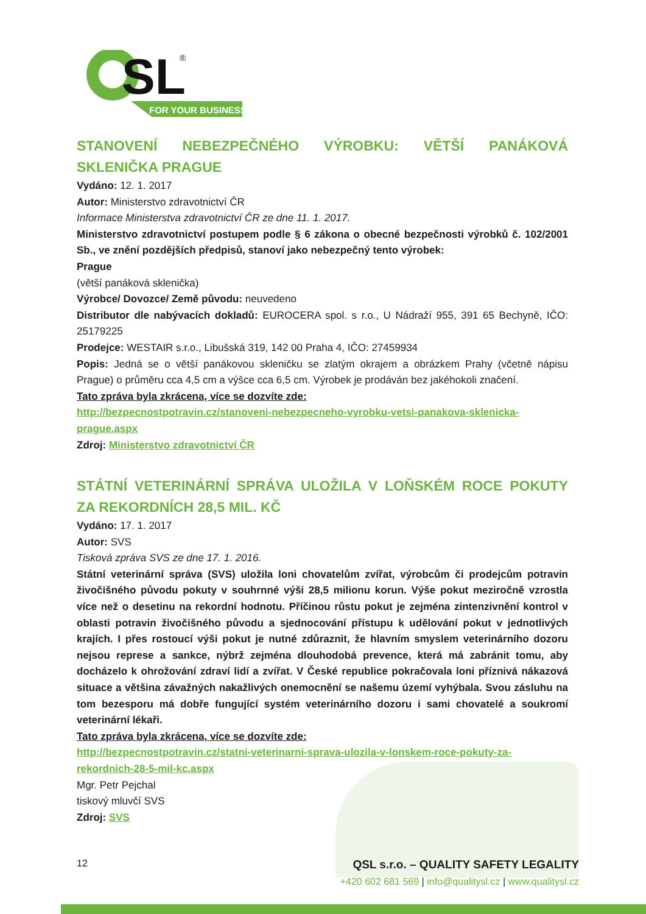SL
®
FOR YOUR BUSINESS
STANOVENÍ NEBEZPEČNÉHO VÝROBKU: VĚTŠÍ PANÁKOVÁ
SKLENIČKA PRAGUE
Vydáno: 12. 1. 2017
Autor: Ministerstvo zdravotnictví ČR
Informace Ministerstva zdravotnictví ČR ze dne 11. 1. 2017.
Ministerstvo zdravotnictví postupem podle § 6 zákona o obecné bezpečnosti výrobků č. 102/2001 Sb., ve znění pozdějších předpisů, stanoví jako nebezpečný tento výrobek:
Prague
(větší panáková sklenička)
Výrobce/ Dovozce/ Země původu: neuvedeno
Distributor dle nabývacích dokladů: EUROCERA spol. s r.o., U Nádraží 955, 391 65 Bechyně, IČO: 25179225
Prodejce: WESTAIR s.r.o., Libušská 319, 142 00 Praha 4, IČO: 27459934
Popis: Jedná se o větší panákovou skleničku se zlatým okrajem a obrázkem Prahy (včetně nápisu Prague) o průměru cca 4,5 cm a výšce cca 6,5 cm. Výrobek je prodáván bez jakéhokoli značení.
Tato zpráva byla zkrácena, více se dozvíte zde:
http://bezpecnostpotravin.cz/stanoveni-nebezpecneho-vyrobku-vetsi-panakova-sklenicka-prague.aspx
Zdroj: Ministerstvo zdravotnictví ČR
STÁTNÍ VETERINÁRNÍ SPRÁVA ULOŽILA V LOŇSKÉM ROCE POKUTY
ZA REKORDNÍCH 28,5 MIL. KČ
Vydáno: 17. 1. 2017
Autor: SVS
Tisková zpráva SVS ze dne 17. 1. 2016.
Státní veterinární správa (SVS) uložila loni chovatelům zvířat, výrobcům či prodejcům potravin živočišného původu pokuty v souhrnné výši 28,5 milionu korun. Výše pokut meziročně vzrostla více než o desetinu na rekordní hodnotu. Příčinou růstu pokut je zejména zintenzivnění kontrol v oblasti potravin živočišného původu a sjednocování přístupu k udělování pokut v jednotlivých krajích. I přes rostoucí výši pokut je nutné zdůraznit, že hlavním smyslem veterinárního dozoru nejsou represe a sankce, nýbrž zejména dlouhodobá prevence, která má zabránit tomu, aby docházelo k ohrožování zdraví lidí a zvířat. V České republice pokračovala loni příznivá nákazová situace a většina závažných nakažlivých onemocnění se našemu území vyhýbala. Svou zásluhu na tom bezesporu má dobře fungující systém veterinárního dozoru i sami chovatelé a soukromí veterinární lékaři.
Tato zpráva byla zkrácena, více se dozvíte zde:
http://bezpecnostpotravin.cz/statni-veterinarni-sprava-ulozila-v-lonskem-roce-pokuty-za-rekordnich-28-5-mil-kc.aspx
Mgr. Petr Pejchal
tiskový mluvčí SVS
Zdroj: SVS
12
QSL s.r.o. – QUALITY SAFETY LEGALITY
+420 602 681 569 | info@qualitysl.cz | www.qualitysl.cz